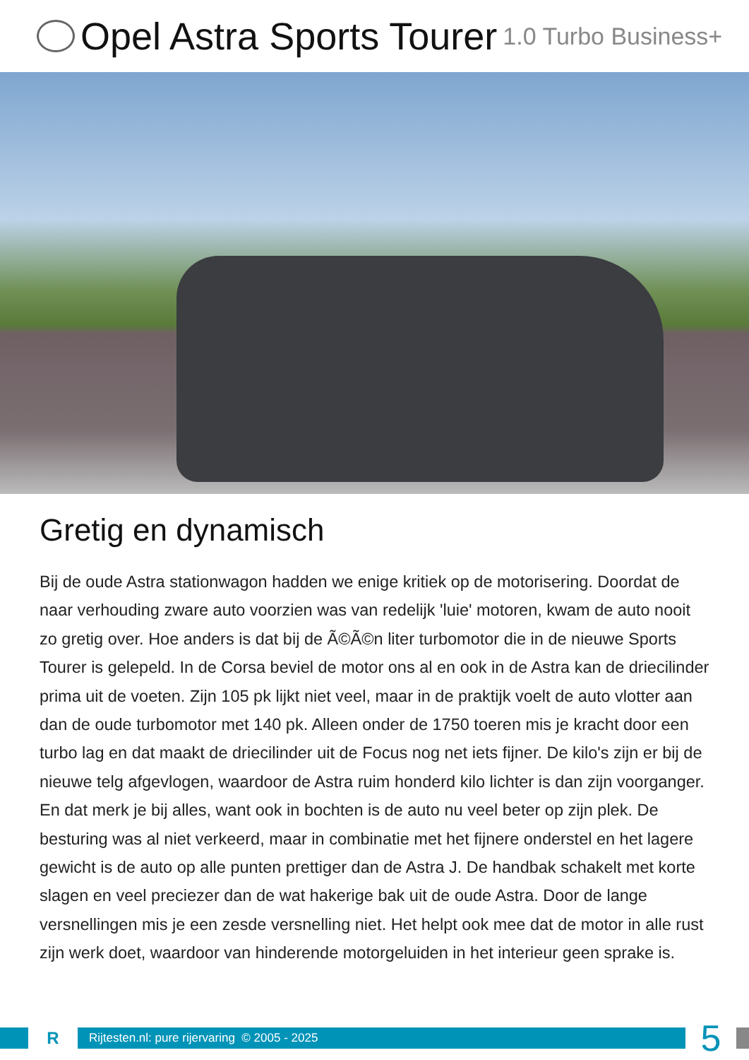Opel Astra Sports Tourer 1.0 Turbo Business+
Gretig en dynamisch
Bij de oude Astra stationwagon hadden we enige kritiek op de motorisering. Doordat de naar verhouding zware auto voorzien was van redelijk 'luie' motoren, kwam de auto nooit zo gretig over. Hoe anders is dat bij de Ã©Ã©n liter turbomotor die in de nieuwe Sports Tourer is gelepeld. In de Corsa beviel de motor ons al en ook in de Astra kan de driecilinder prima uit de voeten. Zijn 105 pk lijkt niet veel, maar in de praktijk voelt de auto vlotter aan dan de oude turbomotor met 140 pk. Alleen onder de 1750 toeren mis je kracht door een turbo lag en dat maakt de driecilinder uit de Focus nog net iets fijner. De kilo's zijn er bij de nieuwe telg afgevlogen, waardoor de Astra ruim honderd kilo lichter is dan zijn voorganger. En dat merk je bij alles, want ook in bochten is de auto nu veel beter op zijn plek. De besturing was al niet verkeerd, maar in combinatie met het fijnere onderstel en het lagere gewicht is de auto op alle punten prettiger dan de Astra J. De handbak schakelt met korte slagen en veel preciezer dan de wat hakerige bak uit de oude Astra. Door de lange versnellingen mis je een zesde versnelling niet. Het helpt ook mee dat de motor in alle rust zijn werk doet, waardoor van hinderende motorgeluiden in het interieur geen sprake is.
R
Rijtesten.nl: pure rijervaring © 2005 - 2025
5